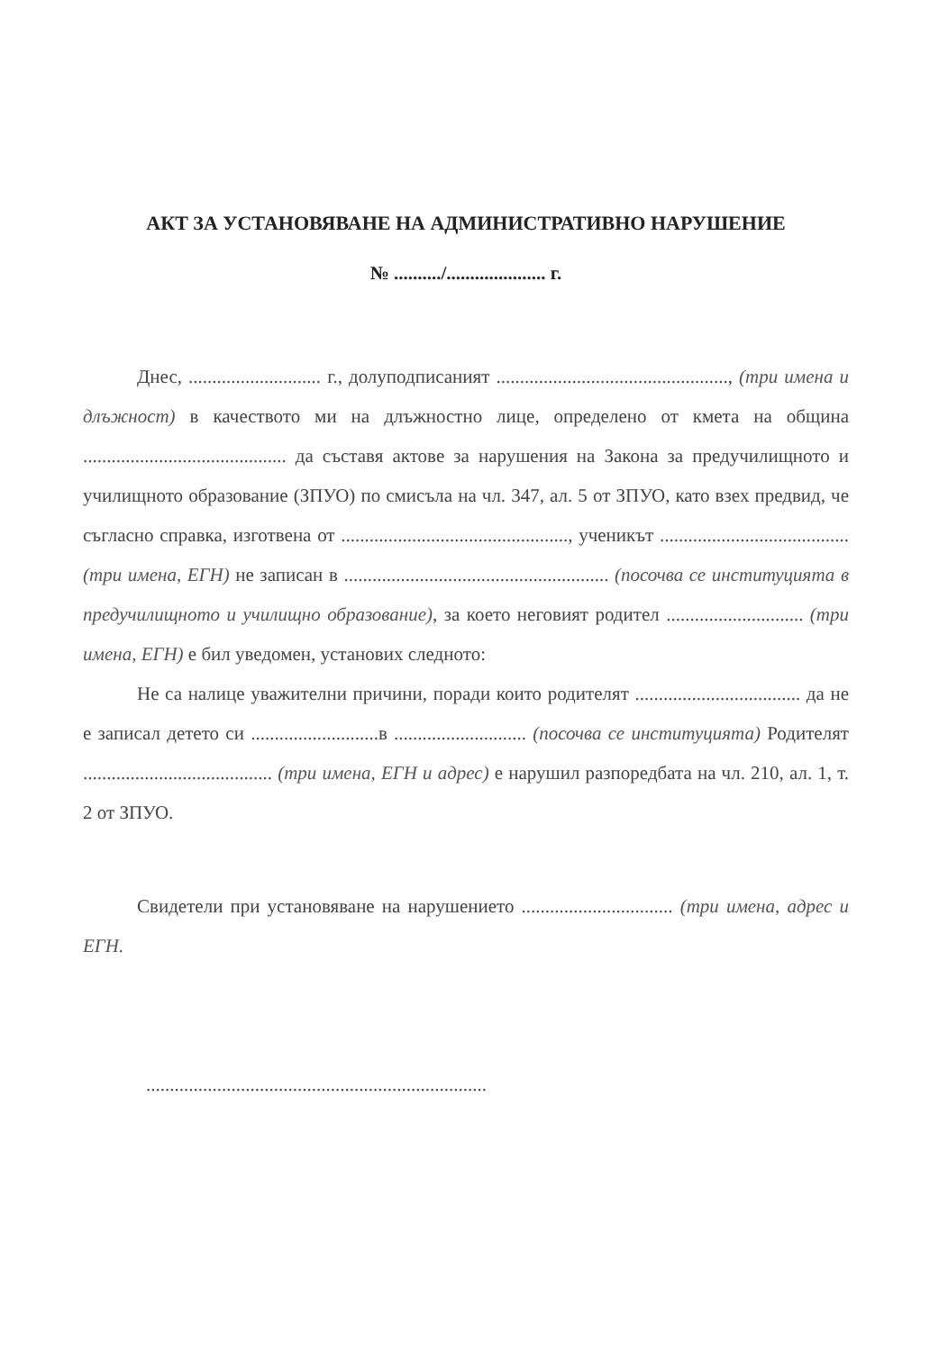АКТ ЗА УСТАНОВЯВАНЕ НА АДМИНИСТРАТИВНО НАРУШЕНИЕ
№ ........../..................... г.
Днес, ............................ г., долуподписаният ................................................., (три имена и длъжност) в качеството ми на длъжностно лице, определено от кмета на община ........................................... да съставя актове за нарушения на Закона за предучилищното и училищното образование (ЗПУО) по смисъла на чл. 347, ал. 5 от ЗПУО, като взех предвид, че съгласно справка, изготвена от ................................................, ученикът ........................................ (три имена, ЕГН) не записан в ........................................................ (посочва се институцията в предучилищното и училищно образование), за което неговият родител ............................. (три имена, ЕГН) е бил уведомен, установих следното:
Не са налице уважителни причини, поради които родителят ................................... да не е записал детето си ...........................в ............................ (посочва се институцията) Родителят ........................................ (три имена, ЕГН и адрес) е нарушил разпоредбата на чл. 210, ал. 1, т. 2 от ЗПУО.
Свидетели при установяване на нарушението ................................ (три имена, адрес и ЕГН.
........................................................................